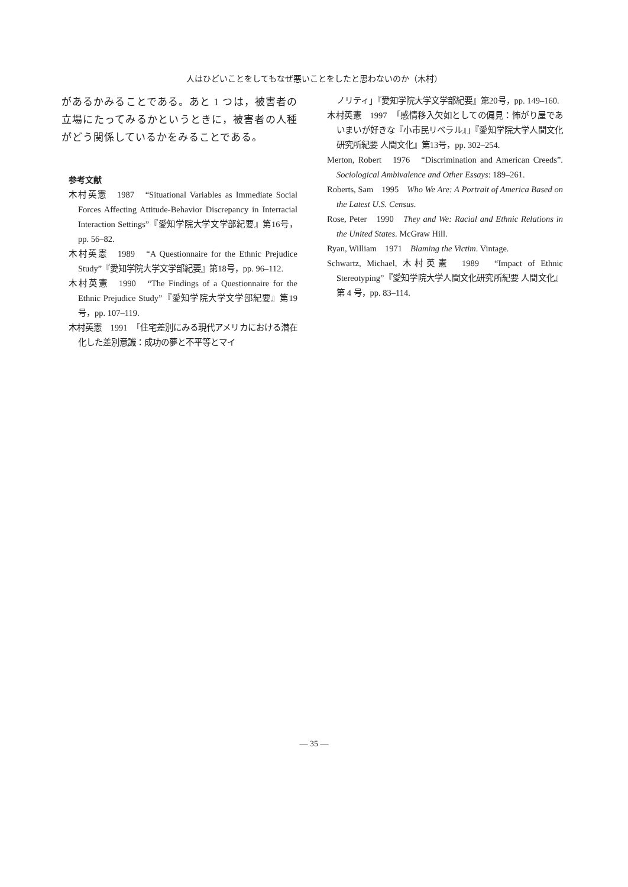人はひどいことをしてもなぜ悪いことをしたと思わないのか（木村）
があるかみることである。あと 1 つは，被害者の立場にたってみるかというときに，被害者の人種がどう関係しているかをみることである。
参考文献
木村英憲　1987　“Situational Variables as Immediate Social Forces Affecting Attitude-Behavior Discrepancy in Interracial Interaction Settings”『愛知学院大学文学部紀要』第16号，pp. 56–82.
木村英憲　1989　“A Questionnaire for the Ethnic Prejudice Study”『愛知学院大学文学部紀要』第18号，pp. 96–112.
木村英憲　1990　“The Findings of a Questionnaire for the Ethnic Prejudice Study”『愛知学院大学文学部紀要』第19号，pp. 107–119.
木村英憲　1991　「住宅差別にみる現代アメリカにおける潜在化した差別意識：成功の夢と不平等とマイ
ノリティ」『愛知学院大学文学部紀要』第20号，pp. 149–160.
木村英憲　1997　「感情移入欠如としての偏見：怖がり屋であいまいが好きな『小市民リベラル』」『愛知学院大学人間文化研究所紀要 人間文化』第13号，pp. 302–254.
Merton, Robert　1976　“Discrimination and American Creeds”. Sociological Ambivalence and Other Essays: 189–261.
Roberts, Sam　1995　Who We Are: A Portrait of America Based on the Latest U.S. Census.
Rose, Peter　1990　They and We: Racial and Ethnic Relations in the United States. McGraw Hill.
Ryan, William　1971　Blaming the Victim. Vintage.
Schwartz, Michael, 木村英憲　1989　“Impact of Ethnic Stereotyping”『愛知学院大学人間文化研究所紀要 人間文化』第 4 号，pp. 83–114.
— 35 —